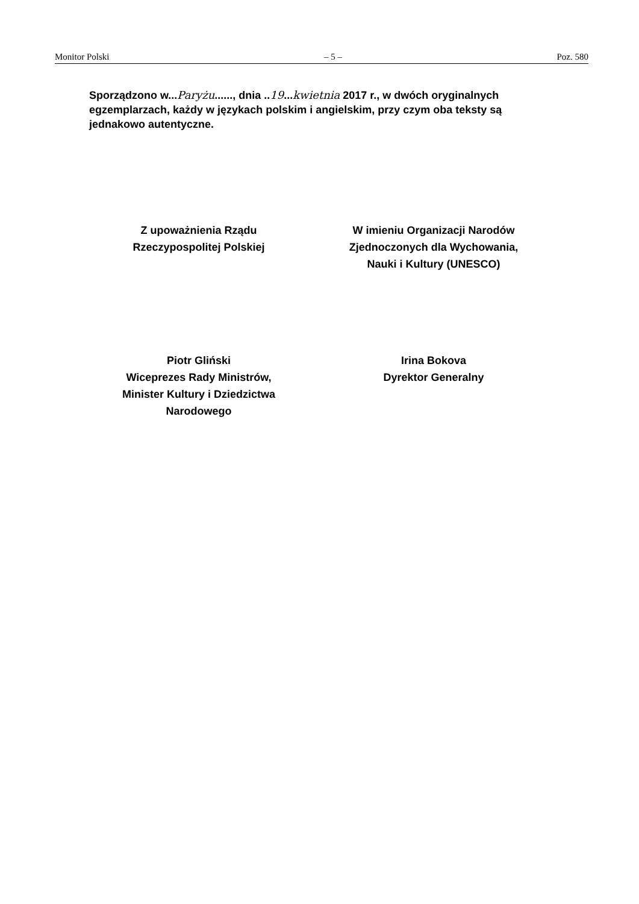Monitor Polski – 5 – Poz. 580
Sporządzono w...Paryżu......, dnia ..19...kwietnia 2017 r., w dwóch oryginalnych egzemplarzach, każdy w językach polskim i angielskim, przy czym oba teksty są jednakowo autentyczne.
Z upoważnienia Rządu
Rzeczypospolitej Polskiej
Piotr Gliński
Wiceprezes Rady Ministrów,
Minister Kultury i Dziedzictwa
Narodowego
W imieniu Organizacji Narodów
Zjednoczonych dla Wychowania,
Nauki i Kultury (UNESCO)
Irina Bokova
Dyrektor Generalny